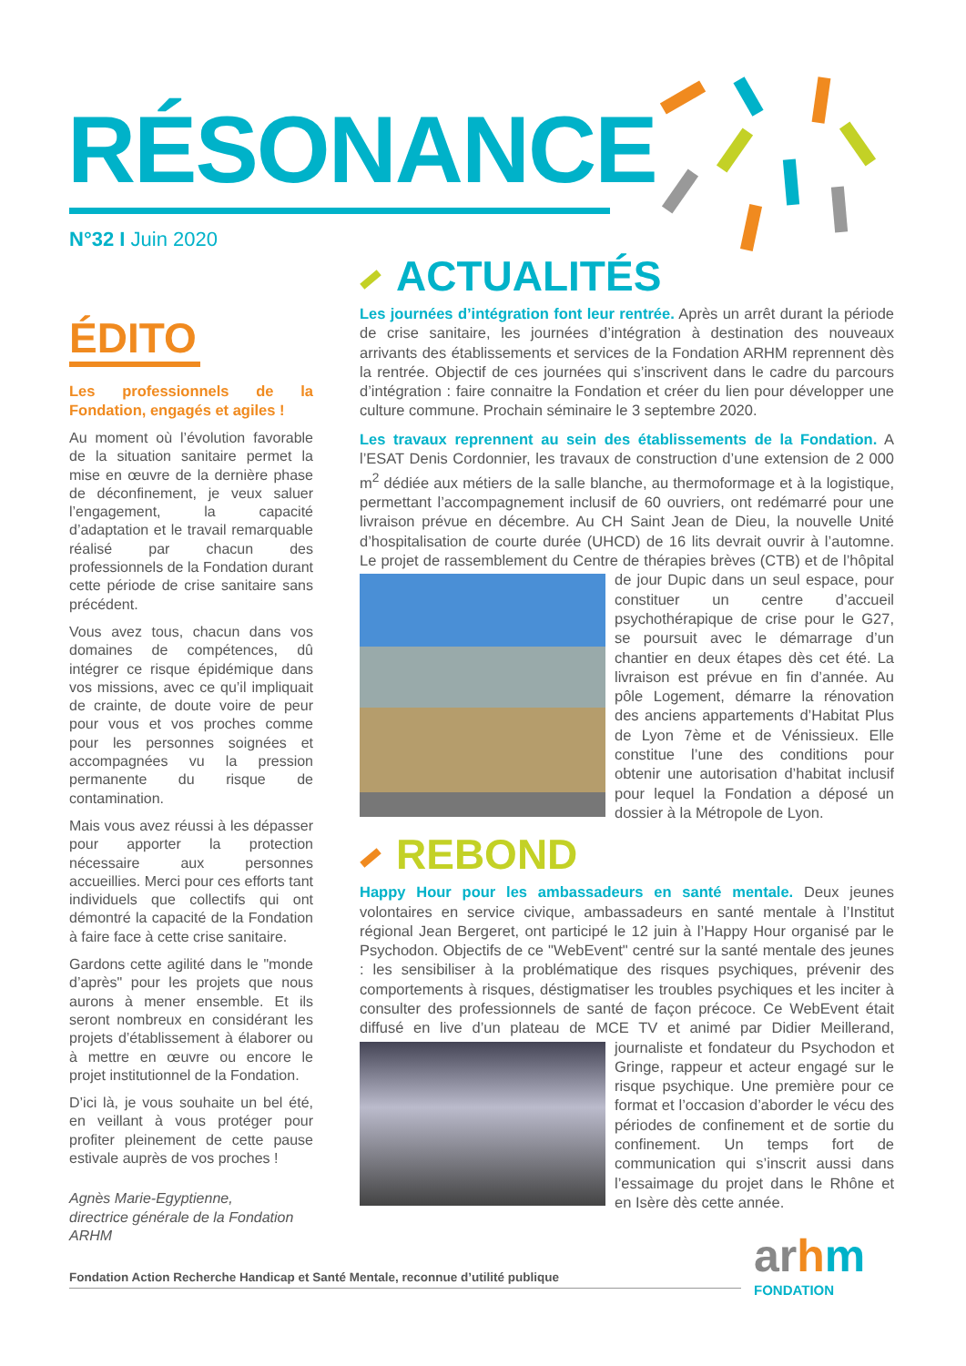RÉSONANCE
N°32 I Juin 2020
ÉDITO
Les professionnels de la Fondation, engagés et agiles !
Au moment où l’évolution favorable de la situation sanitaire permet la mise en œuvre de la dernière phase de déconfinement, je veux saluer l’engagement, la capacité d’adaptation et le travail remarquable réalisé par chacun des professionnels de la Fondation durant cette période de crise sanitaire sans précédent.
Vous avez tous, chacun dans vos domaines de compétences, dû intégrer ce risque épidémique dans vos missions, avec ce qu’il impliquait de crainte, de doute voire de peur pour vous et vos proches comme pour les personnes soignées et accompagnées vu la pression permanente du risque de contamination.
Mais vous avez réussi à les dépasser pour apporter la protection nécessaire aux personnes accueillies. Merci pour ces efforts tant individuels que collectifs qui ont démontré la capacité de la Fondation à faire face à cette crise sanitaire.
Gardons cette agilité dans le "monde d’après" pour les projets que nous aurons à mener ensemble. Et ils seront nombreux en considérant les projets d’établissement à élaborer ou à mettre en œuvre ou encore le projet institutionnel de la Fondation.
D’ici là, je vous souhaite un bel été, en veillant à vous protéger pour profiter pleinement de cette pause estivale auprès de vos proches !
Agnès Marie-Egyptienne,
directrice générale de la Fondation ARHM
ACTUALITÉS
Les journées d’intégration font leur rentrée. Après un arrêt durant la période de crise sanitaire, les journées d’intégration à destination des nouveaux arrivants des établissements et services de la Fondation ARHM reprennent dès la rentrée. Objectif de ces journées qui s’inscrivent dans le cadre du parcours d’intégration : faire connaitre la Fondation et créer du lien pour développer une culture commune. Prochain séminaire le 3 septembre 2020.
Les travaux reprennent au sein des établissements de la Fondation. A l’ESAT Denis Cordonnier, les travaux de construction d’une extension de 2 000 m<sup>2</sup> dédiée aux métiers de la salle blanche, au thermoformage et à la logistique, permettant l’accompagnement inclusif de 60 ouvriers, ont redémarré pour une livraison prévue en décembre. Au CH Saint Jean de Dieu, la nouvelle Unité d’hospitalisation de courte durée (UHCD) de 16 lits devrait ouvrir à l’automne. Le projet de rassemblement du Centre de thérapies brèves (CTB) et de l’hôpital de jour Dupic dans un seul espace, pour constituer un centre d’accueil psychothérapique de crise pour le G27, se poursuit avec le démarrage d’un chantier en deux étapes dès cet été. La livraison est prévue en fin d’année. Au pôle Logement, démarre la rénovation des anciens appartements d’Habitat Plus de Lyon 7ème et de Vénissieux. Elle constitue l’une des conditions pour obtenir une autorisation d’habitat inclusif pour lequel la Fondation a déposé un dossier à la Métropole de Lyon.
REBOND
Happy Hour pour les ambassadeurs en santé mentale. Deux jeunes volontaires en service civique, ambassadeurs en santé mentale à l’Institut régional Jean Bergeret, ont participé le 12 juin à l’Happy Hour organisé par le Psychodon. Objectifs de ce "WebEvent" centré sur la santé mentale des jeunes : les sensibiliser à la problématique des risques psychiques, prévenir des comportements à risques, déstigmatiser les troubles psychiques et les inciter à consulter des professionnels de santé de façon précoce. Ce WebEvent était diffusé en live d’un plateau de MCE TV et animé par Didier Meillerand, journaliste et fondateur du Psychodon et Gringe, rappeur et acteur engagé sur le risque psychique. Une première pour ce format et l’occasion d’aborder le vécu des périodes de confinement et de sortie du confinement. Un temps fort de communication qui s’inscrit aussi dans l’essaimage du projet dans le Rhône et en Isère dès cette année.
Fondation Action Recherche Handicap et Santé Mentale, reconnue d’utilité publique arhm
FONDATION